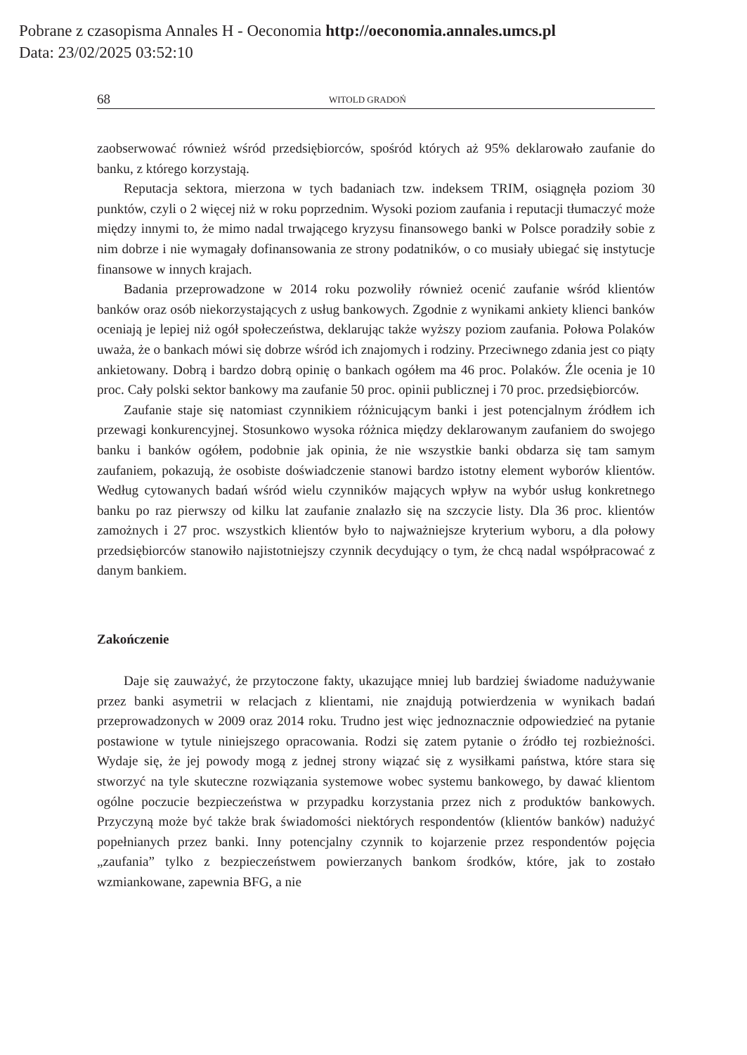Pobrane z czasopisma Annales H - Oeconomia http://oeconomia.annales.umcs.pl
Data: 23/02/2025 03:52:10
68 WITOLD GRADOŃ
zaobserwować również wśród przedsiębiorców, spośród których aż 95% deklarowało zaufanie do banku, z którego korzystają.
Reputacja sektora, mierzona w tych badaniach tzw. indeksem TRIM, osiągnęła poziom 30 punktów, czyli o 2 więcej niż w roku poprzednim. Wysoki poziom zaufania i reputacji tłumaczyć może między innymi to, że mimo nadal trwającego kryzysu finansowego banki w Polsce poradziły sobie z nim dobrze i nie wymagały dofinansowania ze strony podatników, o co musiały ubiegać się instytucje finansowe w innych krajach.
Badania przeprowadzone w 2014 roku pozwoliły również ocenić zaufanie wśród klientów banków oraz osób niekorzystających z usług bankowych. Zgodnie z wynikami ankiety klienci banków oceniają je lepiej niż ogół społeczeństwa, deklarując także wyższy poziom zaufania. Połowa Polaków uważa, że o bankach mówi się dobrze wśród ich znajomych i rodziny. Przeciwnego zdania jest co piąty ankietowany. Dobrą i bardzo dobrą opinię o bankach ogółem ma 46 proc. Polaków. Źle ocenia je 10 proc. Cały polski sektor bankowy ma zaufanie 50 proc. opinii publicznej i 70 proc. przedsiębiorców.
Zaufanie staje się natomiast czynnikiem różnicującym banki i jest potencjalnym źródłem ich przewagi konkurencyjnej. Stosunkowo wysoka różnica między deklarowanym zaufaniem do swojego banku i banków ogółem, podobnie jak opinia, że nie wszystkie banki obdarza się tam samym zaufaniem, pokazują, że osobiste doświadczenie stanowi bardzo istotny element wyborów klientów. Według cytowanych badań wśród wielu czynników mających wpływ na wybór usług konkretnego banku po raz pierwszy od kilku lat zaufanie znalazło się na szczycie listy. Dla 36 proc. klientów zamożnych i 27 proc. wszystkich klientów było to najważniejsze kryterium wyboru, a dla połowy przedsiębiorców stanowiło najistotniejszy czynnik decydujący o tym, że chcą nadal współpracować z danym bankiem.
Zakończenie
Daje się zauważyć, że przytoczone fakty, ukazujące mniej lub bardziej świadome nadużywanie przez banki asymetrii w relacjach z klientami, nie znajdują potwierdzenia w wynikach badań przeprowadzonych w 2009 oraz 2014 roku. Trudno jest więc jednoznacznie odpowiedzieć na pytanie postawione w tytule niniejszego opracowania. Rodzi się zatem pytanie o źródło tej rozbieżności. Wydaje się, że jej powody mogą z jednej strony wiązać się z wysiłkami państwa, które stara się stworzyć na tyle skuteczne rozwiązania systemowe wobec systemu bankowego, by dawać klientom ogólne poczucie bezpieczeństwa w przypadku korzystania przez nich z produktów bankowych. Przyczyną może być także brak świadomości niektórych respondentów (klientów banków) nadużyć popełnianych przez banki. Inny potencjalny czynnik to kojarzenie przez respondentów pojęcia „zaufania” tylko z bezpieczeństwem powierzanych bankom środków, które, jak to zostało wzmiankowane, zapewnia BFG, a nie